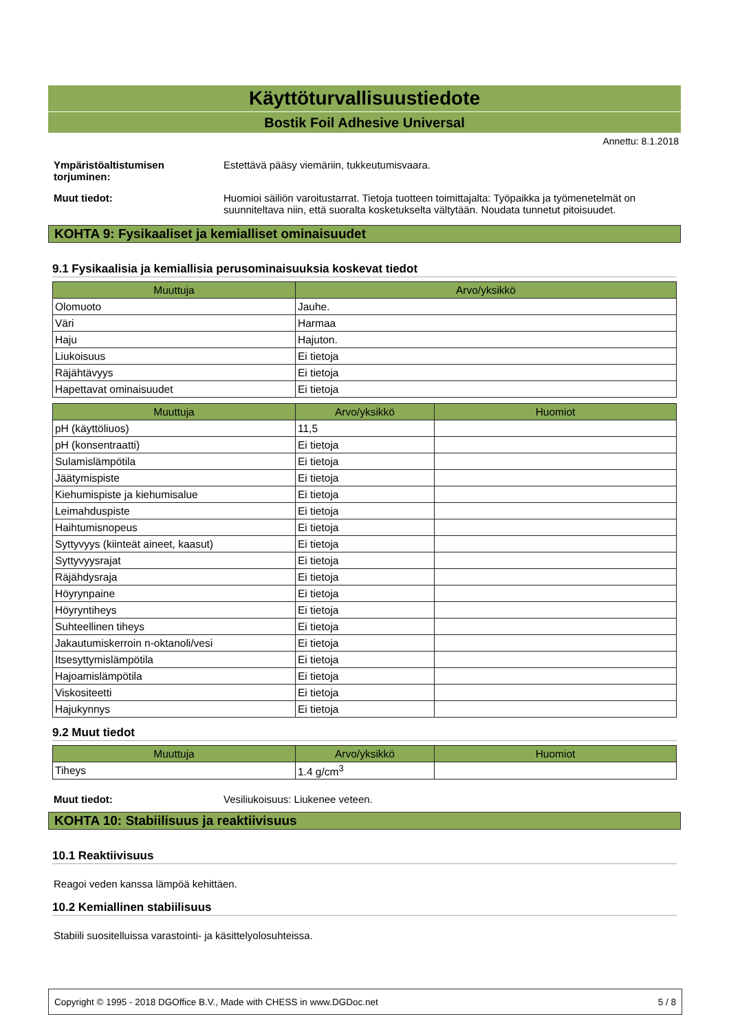Käyttöturvallisuustiedote
Bostik Foil Adhesive Universal
Annettu: 8.1.2018
Ympäristöaltistumisen torjuminen:
Estettävä pääsy viemäriin, tukkeutumisvaara.
Muut tiedot: Huomioi säiliön varoitustarrat. Tietoja tuotteen toimittajalta: Työpaikka ja työmenetelmät on suunniteltava niin, että suoralta kosketukselta vältytään. Noudata tunnetut pitoisuudet.
KOHTA 9: Fysikaaliset ja kemialliset ominaisuudet
9.1 Fysikaalisia ja kemiallisia perusominaisuuksia koskevat tiedot
| Muuttuja | Arvo/yksikkö |
| --- | --- |
| Olomuoto | Jauhe. |
| Väri | Harmaa |
| Haju | Hajuton. |
| Liukoisuus | Ei tietoja |
| Räjähtävyys | Ei tietoja |
| Hapettavat ominaisuudet | Ei tietoja |
| Muuttuja | Arvo/yksikkö | Huomiot |
| --- | --- | --- |
| pH (käyttöliuos) | 11,5 | |
| pH (konsentraatti) | Ei tietoja | |
| Sulamislämpötila | Ei tietoja | |
| Jäätymispiste | Ei tietoja | |
| Kiehumispiste ja kiehumisalue | Ei tietoja | |
| Leimahduspiste | Ei tietoja | |
| Haihtumisnopeus | Ei tietoja | |
| Syttyvyys (kiinteät aineet, kaasut) | Ei tietoja | |
| Syttyvyysrajat | Ei tietoja | |
| Räjähdysraja | Ei tietoja | |
| Höyrynpaine | Ei tietoja | |
| Höyryntiheys | Ei tietoja | |
| Suhteellinen tiheys | Ei tietoja | |
| Jakautumiskerroin n-oktanoli/vesi | Ei tietoja | |
| Itsesyttymislämpötila | Ei tietoja | |
| Hajoamislämpötila | Ei tietoja | |
| Viskositeetti | Ei tietoja | |
| Hajukynnys | Ei tietoja | |
9.2 Muut tiedot
| Muuttuja | Arvo/yksikkö | Huomiot |
| --- | --- | --- |
| Tiheys | 1.4 g/cm<sup>3</sup> | |
Muut tiedot: Vesiliukoisuus: Liukenee veteen.
KOHTA 10: Stabiilisuus ja reaktiivisuus
10.1 Reaktiivisuus
Reagoi veden kanssa lämpöä kehittäen.
10.2 Kemiallinen stabiilisuus
Stabiili suositelluissa varastointi- ja käsittelyolosuhteissa.
Copyright © 1995 - 2018 DGOffice B.V., Made with CHESS in www.DGDoc.net 5 / 8